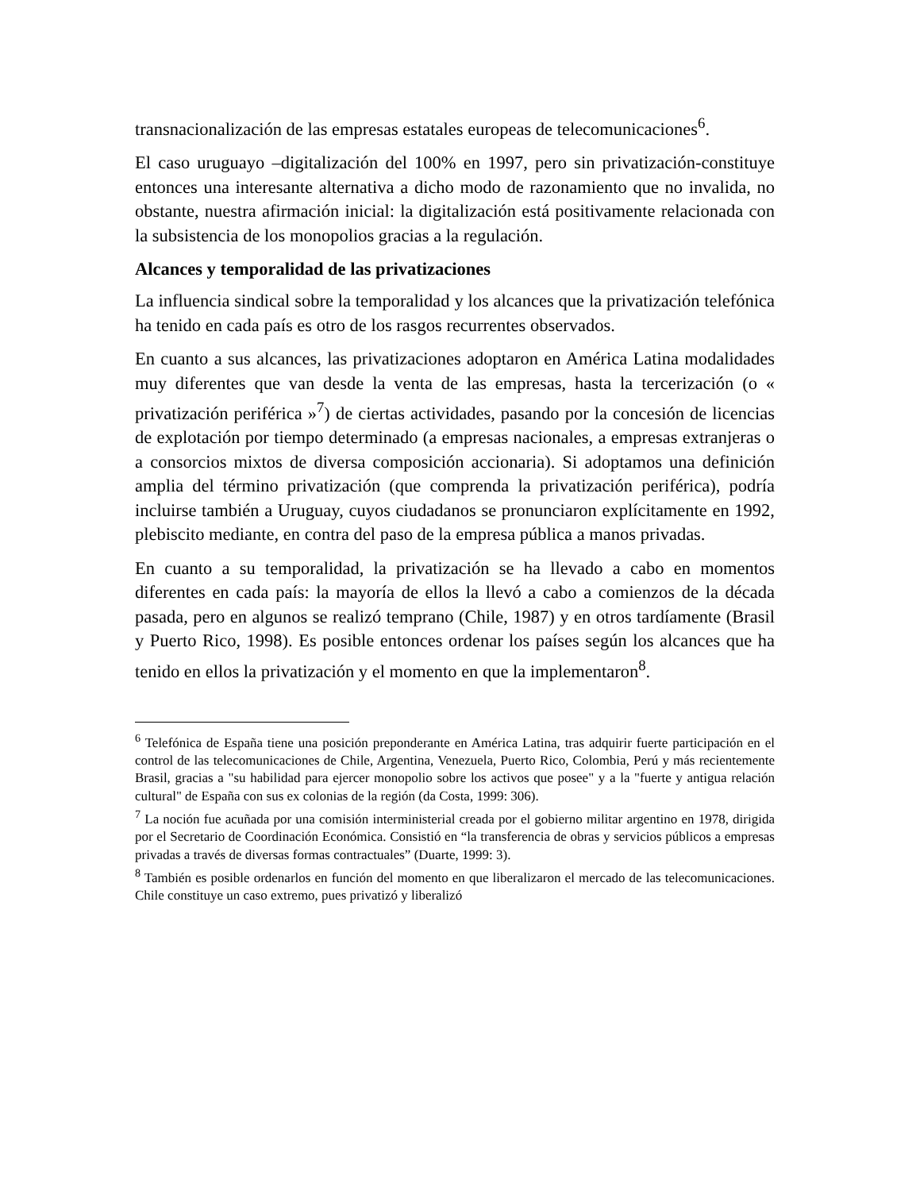transnacionalización de las empresas estatales europeas de telecomunicaciones<sup>6</sup>.
El caso uruguayo –digitalización del 100% en 1997, pero sin privatización-constituye entonces una interesante alternativa a dicho modo de razonamiento que no invalida, no obstante, nuestra afirmación inicial: la digitalización está positivamente relacionada con la subsistencia de los monopolios gracias a la regulación.
Alcances y temporalidad de las privatizaciones
La influencia sindical sobre la temporalidad y los alcances que la privatización telefónica ha tenido en cada país es otro de los rasgos recurrentes observados.
En cuanto a sus alcances, las privatizaciones adoptaron en América Latina modalidades muy diferentes que van desde la venta de las empresas, hasta la tercerización (o « privatización periférica »<sup>7</sup>) de ciertas actividades, pasando por la concesión de licencias de explotación por tiempo determinado (a empresas nacionales, a empresas extranjeras o a consorcios mixtos de diversa composición accionaria). Si adoptamos una definición amplia del término privatización (que comprenda la privatización periférica), podría incluirse también a Uruguay, cuyos ciudadanos se pronunciaron explícitamente en 1992, plebiscito mediante, en contra del paso de la empresa pública a manos privadas.
En cuanto a su temporalidad, la privatización se ha llevado a cabo en momentos diferentes en cada país: la mayoría de ellos la llevó a cabo a comienzos de la década pasada, pero en algunos se realizó temprano (Chile, 1987) y en otros tardíamente (Brasil y Puerto Rico, 1998). Es posible entonces ordenar los países según los alcances que ha tenido en ellos la privatización y el momento en que la implementaron<sup>8</sup>.
<sup>6</sup> Telefónica de España tiene una posición preponderante en América Latina, tras adquirir fuerte participación en el control de las telecomunicaciones de Chile, Argentina, Venezuela, Puerto Rico, Colombia, Perú y más recientemente Brasil, gracias a "su habilidad para ejercer monopolio sobre los activos que posee" y a la "fuerte y antigua relación cultural" de España con sus ex colonias de la región (da Costa, 1999: 306).
<sup>7</sup> La noción fue acuñada por una comisión interministerial creada por el gobierno militar argentino en 1978, dirigida por el Secretario de Coordinación Económica. Consistió en “la transferencia de obras y servicios públicos a empresas privadas a través de diversas formas contractuales” (Duarte, 1999: 3).
<sup>8</sup> También es posible ordenarlos en función del momento en que liberalizaron el mercado de las telecomunicaciones. Chile constituye un caso extremo, pues privatizó y liberalizó